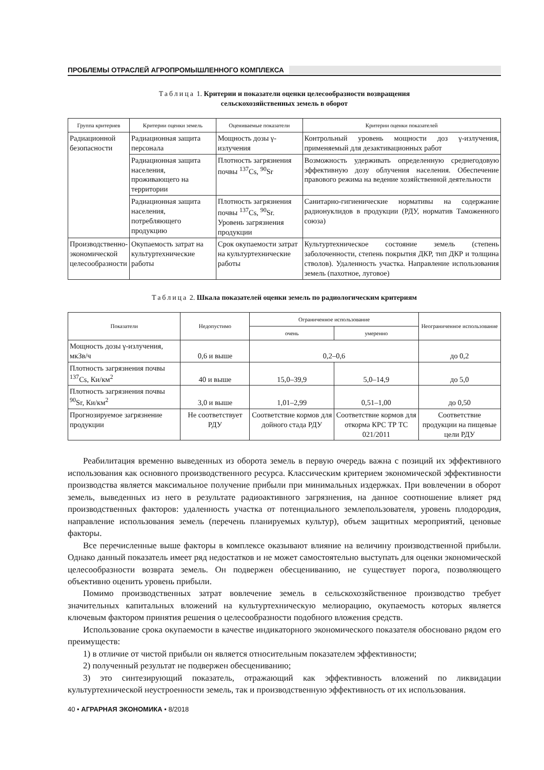ПРОБЛЕМЫ ОТРАСЛЕЙ АГРОПРОМЫШЛЕННОГО КОМПЛЕКСА
Таблица 1. Критерии и показатели оценки целесообразности возвращения
сельскохозяйственных земель в оборот
| Группа критериев | Критерии оценки земель | Оцениваемые показатели | Критерии оценки показателей |
| --- | --- | --- | --- |
| Радиационной безопасности | Радиационная защита персонала | Мощность дозы γ-излучения | Контрольный уровень мощности доз γ-излучения, применяемый для дезактивационных работ |
| | Радиационная защита населения, проживающего на территории | Плотность загрязнения почвы <sup>137</sup>Cs, <sup>90</sup>Sr | Возможность удерживать определенную среднегодовую эффективную дозу облучения населения. Обеспечение правового режима на ведение хозяйственной деятельности |
| | Радиационная защита населения, потребляющего продукцию | Плотность загрязнения почвы <sup>137</sup>Cs, <sup>90</sup>Sr. Уровень загрязнения продукции | Санитарно-гигиенические нормативы на содержание радионуклидов в продукции (РДУ, норматив Таможенного союза) |
| Производственно-экономической целесообразности | Окупаемость затрат на культуртехнические работы | Срок окупаемости затрат на культуртехнические работы | Культуртехническое состояние земель (степень заболоченности, степень покрытия ДКР, тип ДКР и толщина стволов). Удаленность участка. Направление использования земель (пахотное, луговое) |
Таблица 2. Шкала показателей оценки земель по радиологическим критериям
| Показатели | Недопустимо | Ограниченное использование | | Неограниченное использование |
| --- | --- | --- | --- | --- |
| | | очень | умеренно | |
| Мощность дозы γ-излучения, мкЗв/ч | 0,6 и выше | 0,2–0,6 | | до 0,2 |
| Плотность загрязнения почвы <sup>137</sup>Cs, Ки/км<sup>2</sup> | 40 и выше | 15,0–39,9 | 5,0–14,9 | до 5,0 |
| Плотность загрязнения почвы <sup>90</sup>Sr, Ки/км<sup>2</sup> | 3,0 и выше | 1,01–2,99 | 0,51–1,00 | до 0,50 |
| Прогнозируемое загрязнение продукции | Не соответствует РДУ | Соответствие кормов для дойного стада РДУ | Соответствие кормов для откорма КРС ТР ТС 021/2011 | Соответствие продукции на пищевые цели РДУ |
Реабилитация временно выведенных из оборота земель в первую очередь важна с позиций их эффективного использования как основного производственного ресурса. Классическим критерием экономической эффективности производства является максимальное получение прибыли при минимальных издержках. При вовлечении в оборот земель, выведенных из него в результате радиоактивного загрязнения, на данное соотношение влияет ряд производственных факторов: удаленность участка от потенциального землепользователя, уровень плодородия, направление использования земель (перечень планируемых культур), объем защитных мероприятий, ценовые факторы.
Все перечисленные выше факторы в комплексе оказывают влияние на величину производственной прибыли. Однако данный показатель имеет ряд недостатков и не может самостоятельно выступать для оценки экономической целесообразности возврата земель. Он подвержен обесцениванию, не существует порога, позволяющего объективно оценить уровень прибыли.
Помимо производственных затрат вовлечение земель в сельскохозяйственное производство требует значительных капитальных вложений на культуртехническую мелиорацию, окупаемость которых является ключевым фактором принятия решения о целесообразности подобного вложения средств.
Использование срока окупаемости в качестве индикаторного экономического показателя обосновано рядом его преимуществ:
1) в отличие от чистой прибыли он является относительным показателем эффективности;
2) полученный результат не подвержен обесцениванию;
3) это синтезирующий показатель, отражающий как эффективность вложений по ликвидации культуртехнической неустроенности земель, так и производственную эффективность от их использования.
40 • АГРАРНАЯ ЭКОНОМИКА • 8/2018